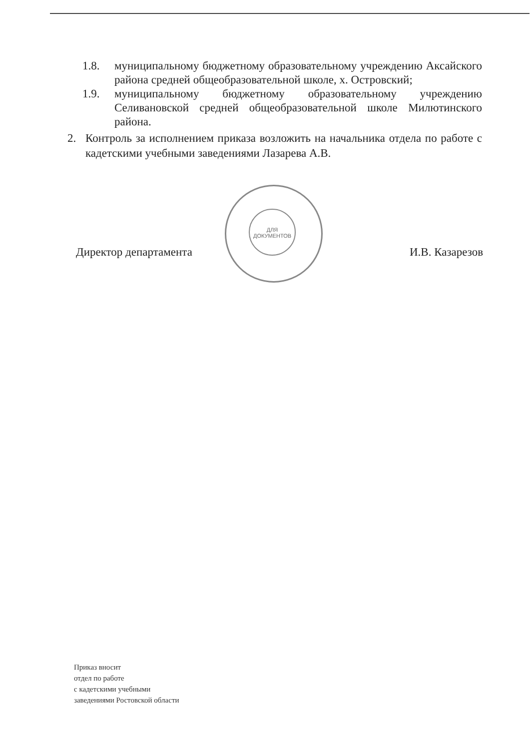1.8. муниципальному бюджетному образовательному учреждению Аксайского района средней общеобразовательной школе, х. Островский;
1.9. муниципальному бюджетному образовательному учреждению Селивановской средней общеобразовательной школе Милютинского района.
2. Контроль за исполнением приказа возложить на начальника отдела по работе с кадетскими учебными заведениями Лазарева А.В.
Директор департамента И.В. Казарезов
ДЛЯ ДОКУМЕНТОВ
Приказ вносит
отдел по работе
с кадетскими учебными
заведениями Ростовской области